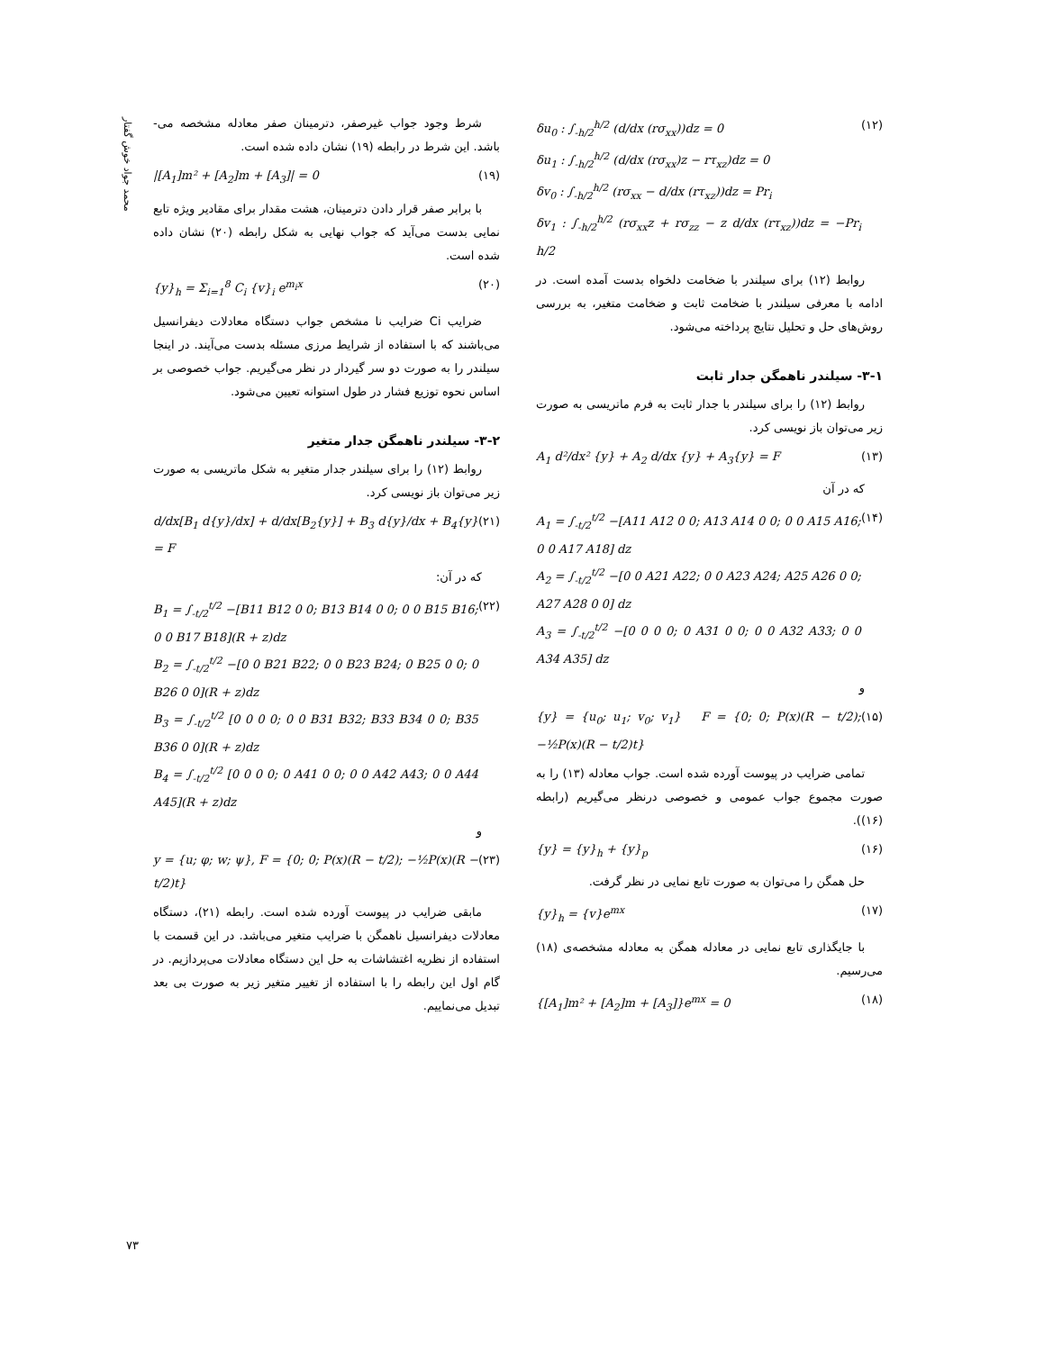محمد جواد خوش گفتار
δu<sub>0</sub> : ∫<sub>-h/2</sub><sup>h/2</sup> (d/dx (rσ<sub>xx</sub>))dz = 0
δu<sub>1</sub> : ∫<sub>-h/2</sub><sup>h/2</sup> (d/dx (rσ<sub>xx</sub>)z − rτ<sub>xz</sub>)dz = 0
δv<sub>0</sub> : ∫<sub>-h/2</sub><sup>h/2</sup> (rσ<sub>xx</sub> − d/dx (rτ<sub>xz</sub>))dz = Pr<sub>i</sub>
δv<sub>1</sub> : ∫<sub>-h/2</sub><sup>h/2</sup> (rσ<sub>xx</sub>z + rσ<sub>zz</sub> − z d/dx (rτ<sub>xz</sub>))dz = −Pr<sub>i</sub> h/2 (۱۲)
روابط (۱۲) برای سیلندر با ضخامت دلخواه بدست آمده است. در ادامه با معرفی سیلندر با ضخامت ثابت و ضخامت متغیر، به بررسی روش‌های حل و تحلیل نتایج پرداخته می‌شود.
۳-۱- سیلندر ناهمگن جدار ثابت
روابط (۱۲) را برای سیلندر با جدار ثابت به فرم ماتریسی به صورت زیر می‌توان باز نویسی کرد.
A<sub>1</sub> d²/dx² {y} + A<sub>2</sub> d/dx {y} + A<sub>3</sub>{y} = F (۱۳)
که در آن
A<sub>1</sub> = ∫<sub>-t/2</sub><sup>t/2</sup> −[A11 A12 0 0; A13 A14 0 0; 0 0 A15 A16; 0 0 A17 A18] dz
A<sub>2</sub> = ∫<sub>-t/2</sub><sup>t/2</sup> −[0 0 A21 A22; 0 0 A23 A24; A25 A26 0 0; A27 A28 0 0] dz
A<sub>3</sub> = ∫<sub>-t/2</sub><sup>t/2</sup> −[0 0 0 0; 0 A31 0 0; 0 0 A32 A33; 0 0 A34 A35] dz (۱۴)
و
{y} = {u<sub>0</sub>; u<sub>1</sub>; v<sub>0</sub>; v<sub>1</sub>} F = {0; 0; P(x)(R − t/2); −½P(x)(R − t/2)t} (۱۵)
تمامی ضرایب در پیوست آورده شده است. جواب معادله (۱۳) را به صورت مجموع جواب عمومی و خصوصی درنظر می‌گیریم (رابطه (۱۶)).
{y} = {y}<sub>h</sub> + {y}<sub>p</sub> (۱۶)
حل همگن را می‌توان به صورت تابع نمایی در نظر گرفت.
{y}<sub>h</sub> = {v}e<sup>mx</sup> (۱۷)
با جایگذاری تابع نمایی در معادله همگن به معادله مشخصه‌ی (۱۸) می‌رسیم.
{[A<sub>1</sub>]m² + [A<sub>2</sub>]m + [A<sub>3</sub>]}e<sup>mx</sup> = 0 (۱۸)
شرط وجود جواب غیرصفر، دترمینان صفر معادله مشخصه می-باشد. این شرط در رابطه (۱۹) نشان داده شده است.
|[A<sub>1</sub>]m² + [A<sub>2</sub>]m + [A<sub>3</sub>]| = 0 (۱۹)
با برابر صفر قرار دادن دترمینان، هشت مقدار برای مقادیر ویژه تابع نمایی بدست می‌آید که جواب نهایی به شکل رابطه (۲۰) نشان داده شده است.
{y}<sub>h</sub> = Σ<sub>i=1</sub><sup>8</sup> C<sub>i</sub> {v}<sub>i</sub> e<sup>m<sub>i</sub>x</sup> (۲۰)
ضرایب Ci ضرایب نا مشخص جواب دستگاه معادلات دیفرانسیل می‌باشند که با استفاده از شرایط مرزی مسئله بدست می‌آیند. در اینجا سیلندر را به صورت دو سر گیردار در نظر می‌گیریم. جواب خصوصی بر اساس نحوه توزیع فشار در طول استوانه تعیین می‌شود.
۳-۲- سیلندر ناهمگن جدار متغیر
روابط (۱۲) را برای سیلندر جدار متغیر به شکل ماتریسی به صورت زیر می‌توان باز نویسی کرد.
d/dx[B<sub>1</sub> d{y}/dx] + d/dx[B<sub>2</sub>{y}] + B<sub>3</sub> d{y}/dx + B<sub>4</sub>{y} = F (۲۱)
که در آن:
B<sub>1</sub> = ∫<sub>-t/2</sub><sup>t/2</sup> −[B11 B12 0 0; B13 B14 0 0; 0 0 B15 B16; 0 0 B17 B18](R + z)dz
B<sub>2</sub> = ∫<sub>-t/2</sub><sup>t/2</sup> −[0 0 B21 B22; 0 0 B23 B24; 0 B25 0 0; 0 B26 0 0](R + z)dz
B<sub>3</sub> = ∫<sub>-t/2</sub><sup>t/2</sup> [0 0 0 0; 0 0 B31 B32; B33 B34 0 0; B35 B36 0 0](R + z)dz
B<sub>4</sub> = ∫<sub>-t/2</sub><sup>t/2</sup> [0 0 0 0; 0 A41 0 0; 0 0 A42 A43; 0 0 A44 A45](R + z)dz (۲۲)
و
y = {u; φ; w; ψ}, F = {0; 0; P(x)(R − t/2); −½P(x)(R − t/2)t} (۲۳)
مابقی ضرایب در پیوست آورده شده است. رابطه (۲۱)، دستگاه معادلات دیفرانسیل ناهمگن با ضرایب متغیر می‌باشد. در این قسمت با استفاده از نظریه اغتشاشات به حل این دستگاه معادلات می‌پردازیم. در گام اول این رابطه را با استفاده از تغییر متغیر زیر به صورت بی بعد تبدیل می‌نماییم.
۷۳